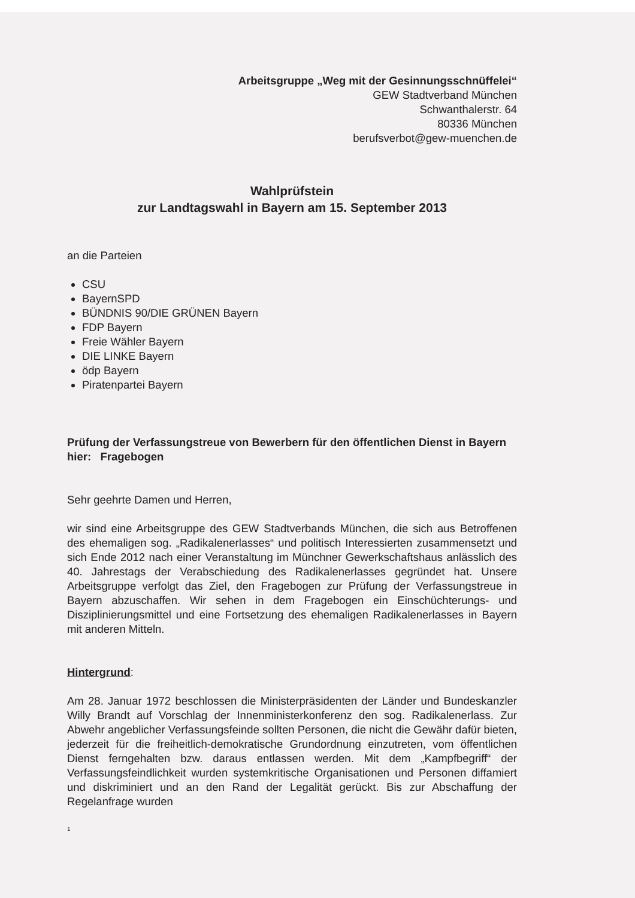Arbeitsgruppe „Weg mit der Gesinnungsschnüffelei“
GEW Stadtverband München
Schwanthalerstr. 64
80336 München
berufsverbot@gew-muenchen.de
Wahlprüfstein
zur Landtagswahl in Bayern am 15. September 2013
an die Parteien
CSU
BayernSPD
BÜNDNIS 90/DIE GRÜNEN Bayern
FDP Bayern
Freie Wähler Bayern
DIE LINKE Bayern
ödp Bayern
Piratenpartei Bayern
Prüfung der Verfassungstreue von Bewerbern für den öffentlichen Dienst in Bayern
hier: Fragebogen
Sehr geehrte Damen und Herren,
wir sind eine Arbeitsgruppe des GEW Stadtverbands München, die sich aus Betroffenen des ehemaligen sog. „Radikalenerlasses“ und politisch Interessierten zusammensetzt und sich Ende 2012 nach einer Veranstaltung im Münchner Gewerkschaftshaus anlässlich des 40. Jahrestags der Verabschiedung des Radikalenerlasses gegründet hat. Unsere Arbeitsgruppe verfolgt das Ziel, den Fragebogen zur Prüfung der Verfassungstreue in Bayern abzuschaffen. Wir sehen in dem Fragebogen ein Einschüchterungs- und Disziplinierungsmittel und eine Fortsetzung des ehemaligen Radikalenerlasses in Bayern mit anderen Mitteln.
Hintergrund:
Am 28. Januar 1972 beschlossen die Ministerpräsidenten der Länder und Bundeskanzler Willy Brandt auf Vorschlag der Innenministerkonferenz den sog. Radikalenerlass. Zur Abwehr angeblicher Verfassungsfeinde sollten Personen, die nicht die Gewähr dafür bieten, jederzeit für die freiheitlich-demokratische Grundordnung einzutreten, vom öffentlichen Dienst ferngehalten bzw. daraus entlassen werden. Mit dem „Kampfbegriff“ der Verfassungsfeindlichkeit wurden systemkritische Organisationen und Personen diffamiert und diskriminiert und an den Rand der Legalität gerückt. Bis zur Abschaffung der Regelanfrage wurden
1